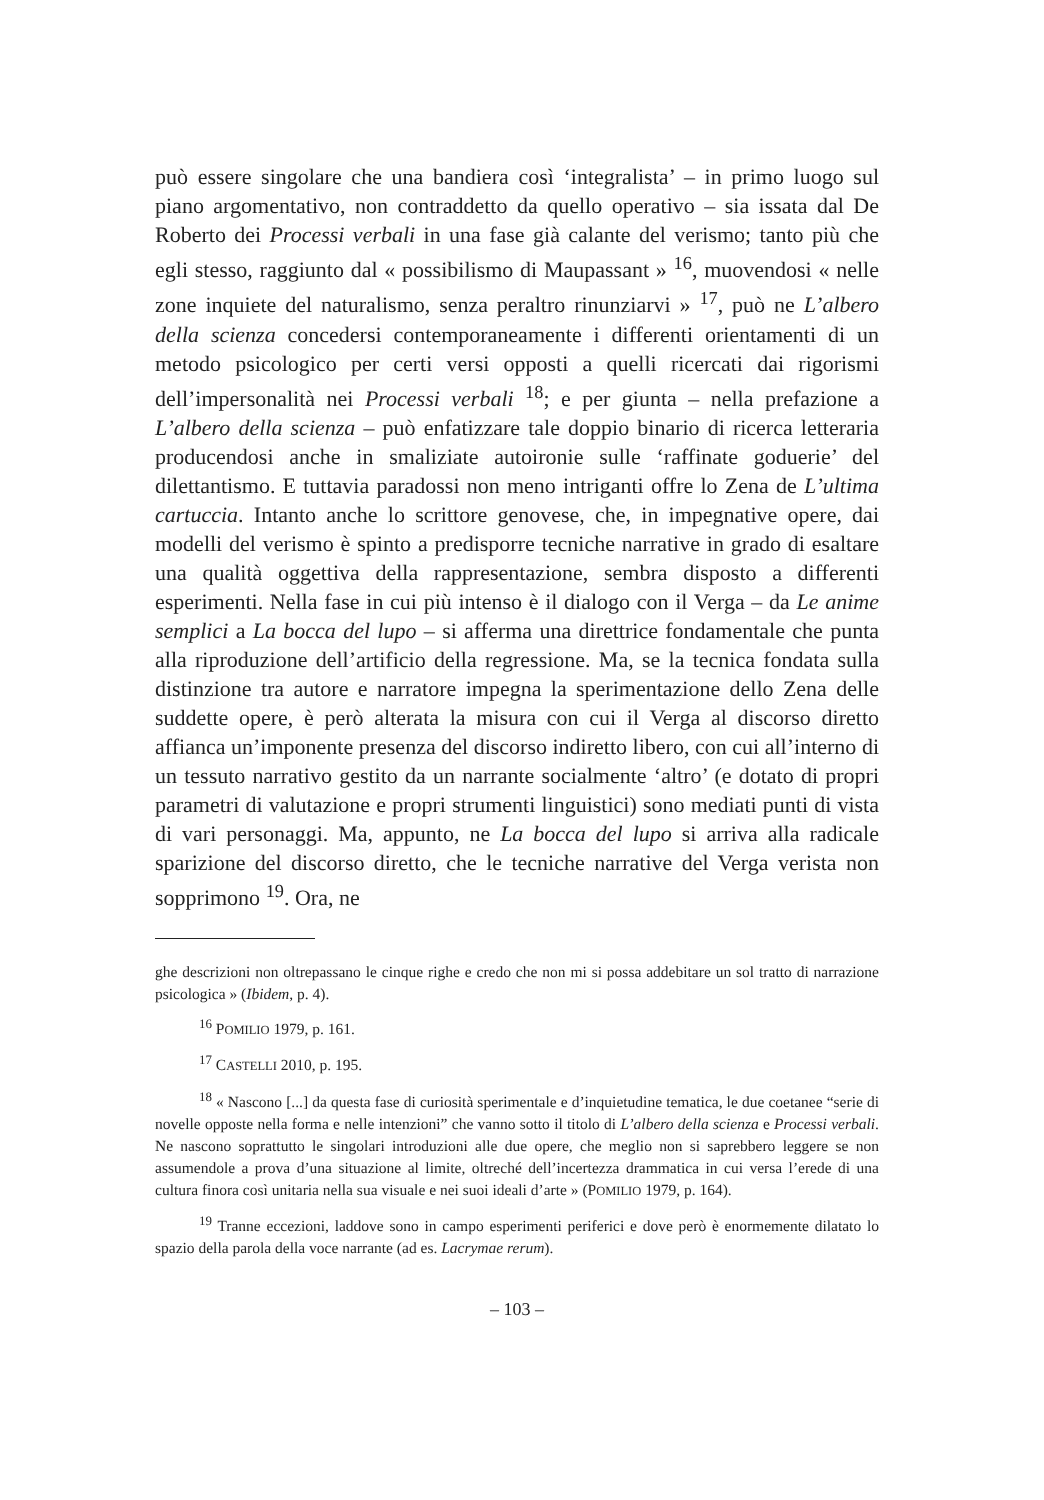può essere singolare che una bandiera così ‘integralista’ – in primo luogo sul piano argomentativo, non contraddetto da quello operativo – sia issata dal De Roberto dei Processi verbali in una fase già calante del verismo; tanto più che egli stesso, raggiunto dal « possibilismo di Maupassant » <sup>16</sup>, muovendosi « nelle zone inquiete del naturalismo, senza peraltro rinunziarvi » <sup>17</sup>, può ne L’albero della scienza concedersi contemporaneamente i differenti orientamenti di un metodo psicologico per certi versi opposti a quelli ricercati dai rigorismi dell’impersonalità nei Processi verbali <sup>18</sup>; e per giunta – nella prefazione a L’albero della scienza – può enfatizzare tale doppio binario di ricerca letteraria producendosi anche in smaliziate autoironie sulle ‘raffinate goduerie’ del dilettantismo. E tuttavia paradossi non meno intriganti offre lo Zena de L’ultima cartuccia. Intanto anche lo scrittore genovese, che, in impegnative opere, dai modelli del verismo è spinto a predisporre tecniche narrative in grado di esaltare una qualità oggettiva della rappresentazione, sembra disposto a differenti esperimenti. Nella fase in cui più intenso è il dialogo con il Verga – da Le anime semplici a La bocca del lupo – si afferma una direttrice fondamentale che punta alla riproduzione dell’artificio della regressione. Ma, se la tecnica fondata sulla distinzione tra autore e narratore impegna la sperimentazione dello Zena delle suddette opere, è però alterata la misura con cui il Verga al discorso diretto affianca un’imponente presenza del discorso indiretto libero, con cui all’interno di un tessuto narrativo gestito da un narrante socialmente ‘altro’ (e dotato di propri parametri di valutazione e propri strumenti linguistici) sono mediati punti di vista di vari personaggi. Ma, appunto, ne La bocca del lupo si arriva alla radicale sparizione del discorso diretto, che le tecniche narrative del Verga verista non sopprimono <sup>19</sup>. Ora, ne
ghe descrizioni non oltrepassano le cinque righe e credo che non mi si possa addebitare un sol tratto di narrazione psicologica » (Ibidem, p. 4).
<sup>16</sup> POMILIO 1979, p. 161.
<sup>17</sup> CASTELLI 2010, p. 195.
<sup>18</sup> « Nascono [...] da questa fase di curiosità sperimentale e d’inquietudine tematica, le due coetanee “serie di novelle opposte nella forma e nelle intenzioni” che vanno sotto il titolo di L’albero della scienza e Processi verbali. Ne nascono soprattutto le singolari introduzioni alle due opere, che meglio non si saprebbero leggere se non assumendole a prova d’una situazione al limite, oltreché dell’incertezza drammatica in cui versa l’erede di una cultura finora così unitaria nella sua visuale e nei suoi ideali d’arte » (POMILIO 1979, p. 164).
<sup>19</sup> Tranne eccezioni, laddove sono in campo esperimenti periferici e dove però è enormemente dilatato lo spazio della parola della voce narrante (ad es. Lacrymae rerum).
– 103 –